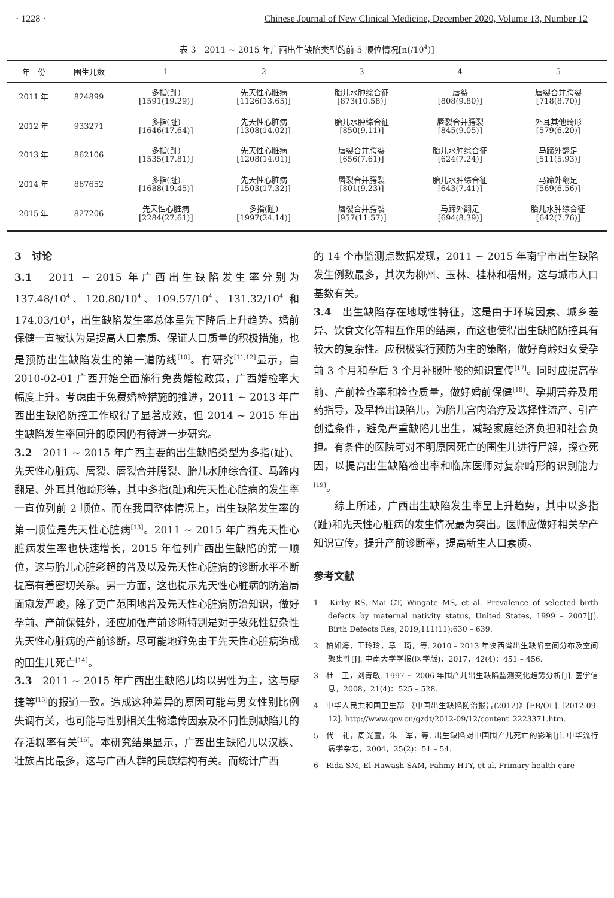· 1228 · Chinese Journal of New Clinical Medicine, December 2020, Volume 13, Number 12
表 3　2011 ~ 2015 年广西出生缺陷类型的前 5 顺位情况[n(/10<sup>4</sup>)]
| 年 份 | 围生儿数 | 1 | 2 | 3 | 4 | 5 |
| --- | --- | --- | --- | --- | --- | --- |
| 2011 年 | 824899 | 多指(趾) [1591(19.29)] | 先天性心脏病 [1126(13.65)] | 胎儿水肿综合征 [873(10.58)] | 唇裂 [808(9.80)] | 唇裂合并腭裂 [718(8.70)] |
| 2012 年 | 933271 | 多指(趾) [1646(17.64)] | 先天性心脏病 [1308(14.02)] | 胎儿水肿综合征 [850(9.11)] | 唇裂合并腭裂 [845(9.05)] | 外耳其他畸形 [579(6.20)] |
| 2013 年 | 862106 | 多指(趾) [1535(17.81)] | 先天性心脏病 [1208(14.01)] | 唇裂合并腭裂 [656(7.61)] | 胎儿水肿综合征 [624(7.24)] | 马蹄外翻足 [511(5.93)] |
| 2014 年 | 867652 | 多指(趾) [1688(19.45)] | 先天性心脏病 [1503(17.32)] | 唇裂合并腭裂 [801(9.23)] | 胎儿水肿综合征 [643(7.41)] | 马蹄外翻足 [569(6.56)] |
| 2015 年 | 827206 | 先天性心脏病 [2284(27.61)] | 多指(趾) [1997(24.14)] | 唇裂合并腭裂 [957(11.57)] | 马蹄外翻足 [694(8.39)] | 胎儿水肿综合征 [642(7.76)] |
3　讨论
3.1　2011 ~ 2015 年广西出生缺陷发生率分别为 137.48/10<sup>4</sup>、120.80/10<sup>4</sup>、109.57/10<sup>4</sup>、131.32/10<sup>4</sup> 和 174.03/10<sup>4</sup>，出生缺陷发生率总体呈先下降后上升趋势。婚前保健一直被认为是提高人口素质、保证人口质量的积极措施，也是预防出生缺陷发生的第一道防线<sup>[10]</sup>。有研究<sup>[11,12]</sup>显示，自 2010-02-01 广西开始全面施行免费婚检政策，广西婚检率大幅度上升。考虑由于免费婚检措施的推进，2011 ~ 2013 年广西出生缺陷防控工作取得了显著成效，但 2014 ~ 2015 年出生缺陷发生率回升的原因仍有待进一步研究。
3.2　2011 ~ 2015 年广西主要的出生缺陷类型为多指(趾)、先天性心脏病、唇裂、唇裂合并腭裂、胎儿水肿综合征、马蹄内翻足、外耳其他畸形等，其中多指(趾)和先天性心脏病的发生率一直位列前 2 顺位。而在我国整体情况上，出生缺陷发生率的第一顺位是先天性心脏病<sup>[13]</sup>。2011 ~ 2015 年广西先天性心脏病发生率也快速增长，2015 年位列广西出生缺陷的第一顺位，这与胎儿心脏彩超的普及以及先天性心脏病的诊断水平不断提高有着密切关系。另一方面，这也提示先天性心脏病的防治局面愈发严峻，除了更广范围地普及先天性心脏病防治知识，做好孕前、产前保健外，还应加强产前诊断特别是对于致死性复杂性先天性心脏病的产前诊断，尽可能地避免由于先天性心脏病造成的围生儿死亡<sup>[14]</sup>。
3.3　2011 ~ 2015 年广西出生缺陷儿均以男性为主，这与廖捷等<sup>[15]</sup>的报道一致。造成这种差异的原因可能与男女性别比例失调有关，也可能与性别相关生物遗传因素及不同性别缺陷儿的存活概率有关<sup>[16]</sup>。本研究结果显示，广西出生缺陷儿以汉族、壮族占比最多，这与广西人群的民族结构有关。而统计广西
的 14 个市监测点数据发现，2011 ~ 2015 年南宁市出生缺陷发生例数最多，其次为柳州、玉林、桂林和梧州，这与城市人口基数有关。
3.4　出生缺陷存在地域性特征，这是由于环境因素、城乡差异、饮食文化等相互作用的结果，而这也使得出生缺陷防控具有较大的复杂性。应积极实行预防为主的策略，做好育龄妇女受孕前 3 个月和孕后 3 个月补服叶酸的知识宣传<sup>[17]</sup>。同时应提高孕前、产前检查率和检查质量，做好婚前保健<sup>[18]</sup>、孕期营养及用药指导，及早检出缺陷儿，为胎儿宫内治疗及选择性流产、引产创造条件，避免严重缺陷儿出生，减轻家庭经济负担和社会负担。有条件的医院可对不明原因死亡的围生儿进行尸解，探查死因，以提高出生缺陷检出率和临床医师对复杂畸形的识别能力<sup>[19]</sup>。
　　综上所述，广西出生缺陷发生率呈上升趋势，其中以多指(趾)和先天性心脏病的发生情况最为突出。医师应做好相关孕产知识宣传，提升产前诊断率，提高新生人口素质。
参考文献
1　Kirby RS, Mai CT, Wingate MS, et al. Prevalence of selected birth defects by maternal nativity status, United States, 1999 – 2007[J]. Birth Defects Res, 2019,111(11):630 – 639.
2　柏如海，王玲玲，章　琦，等. 2010 – 2013 年陕西省出生缺陷空间分布及空间聚集性[J]. 中南大学学报(医学版)，2017，42(4)：451 – 456.
3　杜　卫，刘青敏. 1997 ~ 2006 年围产儿出生缺陷监测变化趋势分析[J]. 医学信息，2008，21(4)：525 – 528.
4　中华人民共和国卫生部.《中国出生缺陷防治报告(2012)》[EB/OL]. [2012-09-12]. http://www.gov.cn/gzdt/2012-09/12/content_2223371.htm.
5　代　礼，周光萱，朱　军，等. 出生缺陷对中国围产儿死亡的影响[J]. 中华流行病学杂志，2004，25(2)：51 – 54.
6　Rida SM, El-Hawash SAM, Fahmy HTY, et al. Primary health care